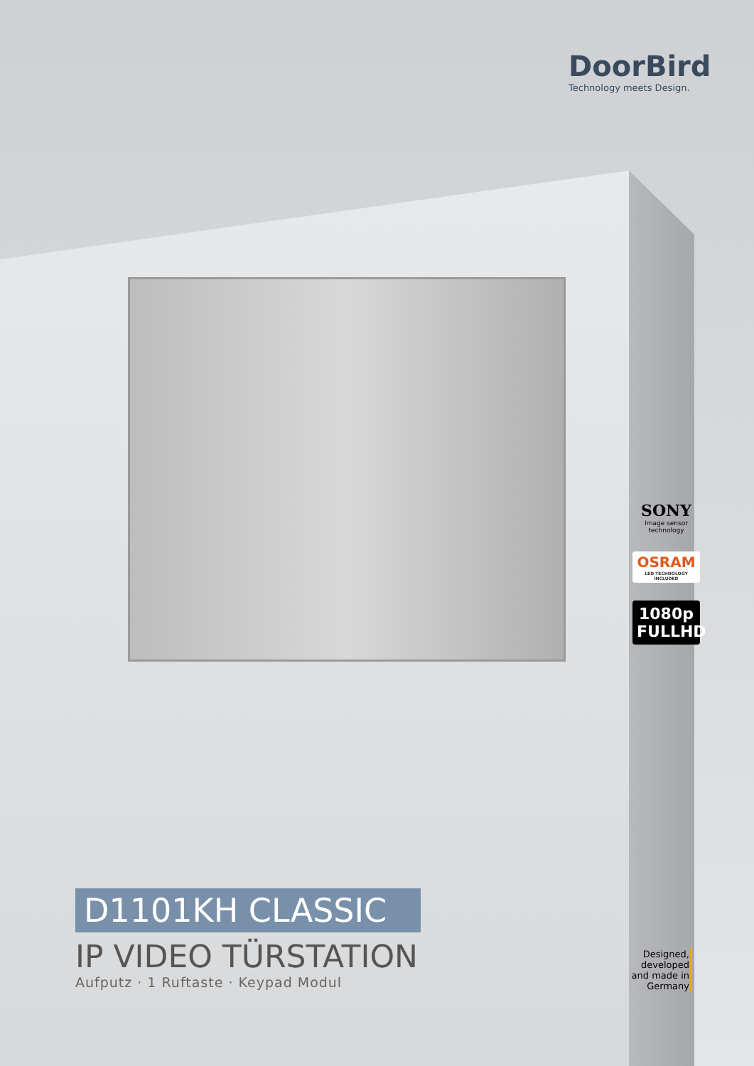DoorBird
Technology meets Design.
SONY
Image sensor technology
OSRAM
LED TECHNOLOGY INCLUDED
1080p
FULLHD
D1101KH CLASSIC
IP VIDEO TÜRSTATION
Aufputz · 1 Ruftaste · Keypad Modul
Designed, developed and made in Germany